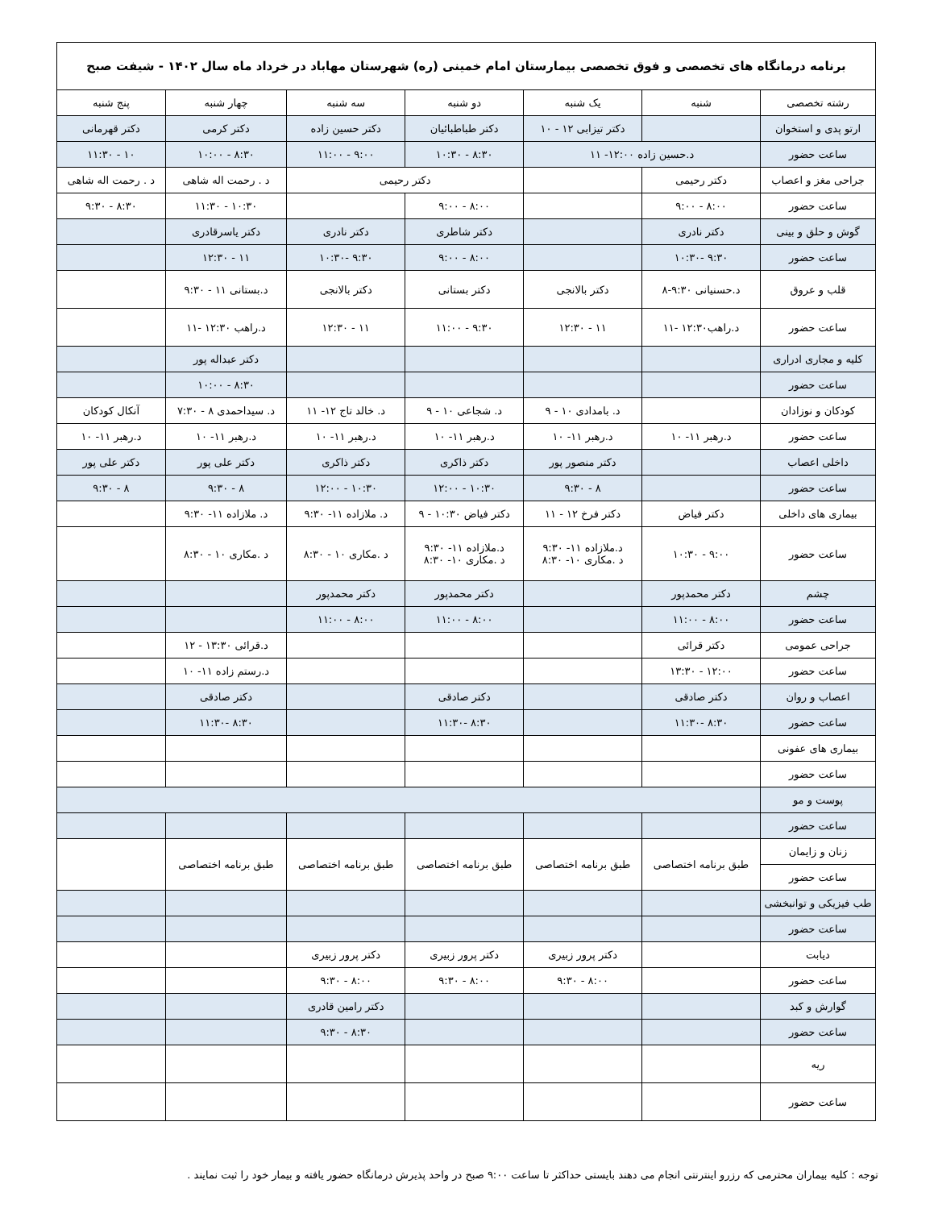| برنامه درمانگاه های تخصصی و فوق تخصصی بیمارستان امام خمینی (ره) شهرستان مهاباد در خرداد ماه سال ۱۴۰۲ - شیفت صبح | | | | | | |
| رشته تخصصی | شنبه | یک شنبه | دو شنبه | سه شنبه | چهار شنبه | پنج شنبه |
| ارتو پدی و استخوان | | دکتر تیزابی ۱۲ - ۱۰ | دکتر طباطبائیان | دکتر حسین زاده | دکتر کرمی | دکتر قهرمانی |
| ساعت حضور | د.حسین زاده ۱۲:۰۰- ۱۱ | | ۸:۳۰ - ۱۰:۳۰ | ۹:۰۰ - ۱۱:۰۰ | ۸:۳۰ - ۱۰:۰۰ | ۱۰ - ۱۱:۳۰ |
| جراحی مغز و اعصاب | دکتر رحیمی | | دکتر رحیمی | | د . رحمت اله شاهی | د . رحمت اله شاهی |
| ساعت حضور | ۸:۰۰ - ۹:۰۰ | | ۸:۰۰ - ۹:۰۰ | | ۱۰:۳۰ - ۱۱:۳۰ | ۸:۳۰ - ۹:۳۰ |
| گوش و حلق و بینی | دکتر نادری | | دکتر شاطری | دکتر نادری | دکتر یاسرقادری | |
| ساعت حضور | ۹:۳۰ -۱۰:۳۰ | | ۸:۰۰ - ۹:۰۰ | ۹:۳۰ -۱۰:۳۰ | ۱۱ - ۱۲:۳۰ | |
| قلب و عروق | د.حسنیانی ۹:۳۰-۸ | دکتر بالانجی | دکتر بستانی | دکتر بالانجی | د.بستانی ۱۱ - ۹:۳۰ | |
| ساعت حضور | د.راهب۱۲:۳۰ -۱۱ | ۱۱ - ۱۲:۳۰ | ۹:۳۰ - ۱۱:۰۰ | ۱۱ - ۱۲:۳۰ | د.راهب ۱۲:۳۰ -۱۱ | |
| کلیه و مجاری ادراری | | | | | دکتر عبداله پور | |
| ساعت حضور | | | | | ۸:۳۰ - ۱۰:۰۰ | |
| کودکان و نوزادان | | د. بامدادی ۱۰ - ۹ | د. شجاعی ۱۰ - ۹ | د. خالد تاج ۱۲- ۱۱ | د. سیداحمدی ۸ - ۷:۳۰ | آنکال کودکان |
| ساعت حضور | د.رهبر ۱۱- ۱۰ | د.رهبر ۱۱- ۱۰ | د.رهبر ۱۱- ۱۰ | د.رهبر ۱۱- ۱۰ | د.رهبر ۱۱- ۱۰ | د.رهبر ۱۱- ۱۰ |
| داخلی اعصاب | | دکتر منصور پور | دکتر ذاکری | دکتر ذاکری | دکتر علی پور | دکتر علی پور |
| ساعت حضور | | ۸ - ۹:۳۰ | ۱۰:۳۰ - ۱۲:۰۰ | ۱۰:۳۰ - ۱۲:۰۰ | ۸ - ۹:۳۰ | ۸ - ۹:۳۰ |
| بیماری های داخلی | دکتر فیاض | دکتر فرخ ۱۲ - ۱۱ | دکتر فیاض ۱۰:۳۰ - ۹ | د. ملازاده ۱۱- ۹:۳۰ | د. ملازاده ۱۱- ۹:۳۰ | |
| ساعت حضور | ۹:۰۰ - ۱۰:۳۰ | د.ملازاده ۱۱- ۹:۳۰ د .مکاری ۱۰- ۸:۳۰ | د.ملازاده ۱۱- ۹:۳۰ د .مکاری ۱۰- ۸:۳۰ | د .مکاری ۱۰ - ۸:۳۰ | د .مکاری ۱۰ - ۸:۳۰ | |
| چشم | دکتر محمدپور | | دکتر محمدپور | دکتر محمدپور | | |
| ساعت حضور | ۸:۰۰ - ۱۱:۰۰ | | ۸:۰۰ - ۱۱:۰۰ | ۸:۰۰ - ۱۱:۰۰ | | |
| جراحی عمومی | دکتر قرائی | | | | د.قرائی ۱۳:۳۰ - ۱۲ | |
| ساعت حضور | ۱۲:۰۰ - ۱۳:۳۰ | | | | د.رستم زاده ۱۱- ۱۰ | |
| اعصاب و روان | دکتر صادقی | | دکتر صادقی | | دکتر صادقی | |
| ساعت حضور | ۸:۳۰ -۱۱:۳۰ | | ۸:۳۰ -۱۱:۳۰ | | ۸:۳۰ -۱۱:۳۰ | |
| بیماری های عفونی | | | | | | |
| ساعت حضور | | | | | | |
| پوست و مو | | | | | | |
| ساعت حضور | | | | | | |
| زنان و زایمان | طبق برنامه اختصاصی | طبق برنامه اختصاصی | طبق برنامه اختصاصی | طبق برنامه اختصاصی | طبق برنامه اختصاصی | |
| ساعت حضور | | | | | | |
| طب فیزیکی و توانبخشی | | | | | | |
| ساعت حضور | | | | | | |
| دیابت | | دکتر پرور زبیری | دکتر پرور زبیری | دکتر پرور زبیری | | |
| ساعت حضور | | ۸:۰۰ - ۹:۳۰ | ۸:۰۰ - ۹:۳۰ | ۸:۰۰ - ۹:۳۰ | | |
| گوارش و کبد | | | | دکتر رامین قادری | | |
| ساعت حضور | | | | ۸:۳۰ - ۹:۳۰ | | |
| ریه | | | | | | |
| ساعت حضور | | | | | | |
توجه : کلیه بیماران محترمی که رزرو اینترنتی انجام می دهند بایستی حداکثر تا ساعت ۹:۰۰ صبح در واحد پذیرش درمانگاه حضور یافته و بیمار خود را ثبت نمایند .